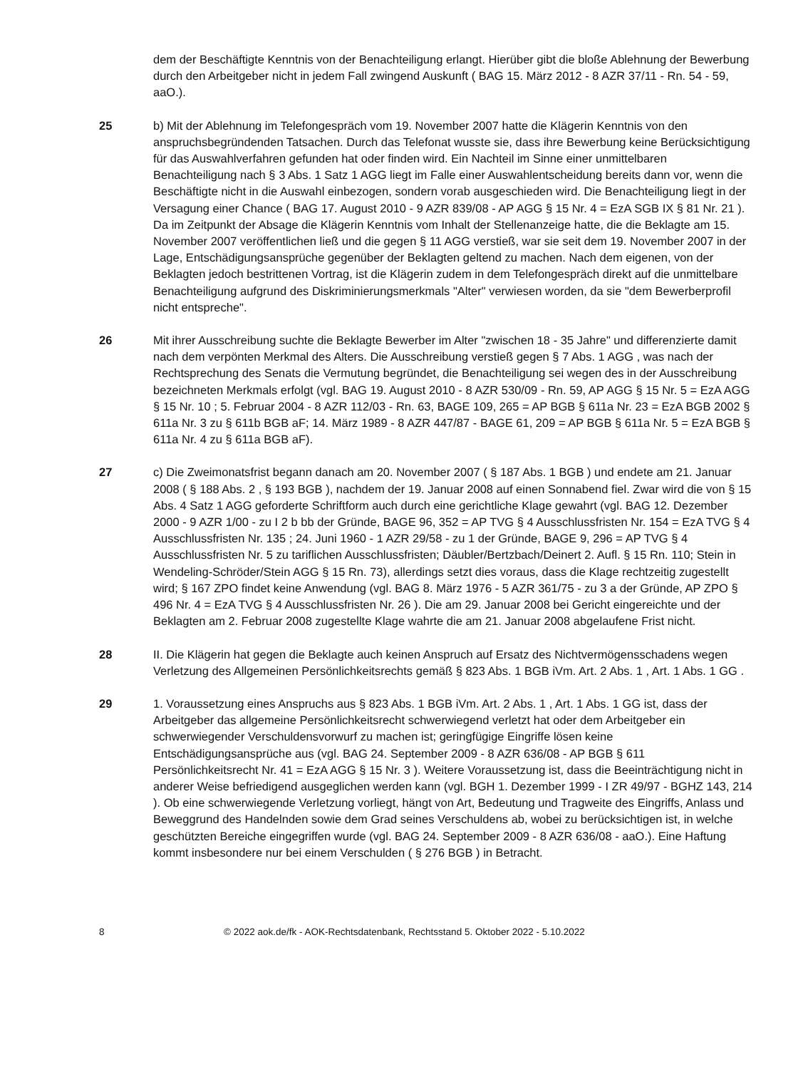dem der Beschäftigte Kenntnis von der Benachteiligung erlangt. Hierüber gibt die bloße Ablehnung der Bewerbung durch den Arbeitgeber nicht in jedem Fall zwingend Auskunft ( BAG 15. März 2012 - 8 AZR 37/11 - Rn. 54 - 59, aaO.).
25 b) Mit der Ablehnung im Telefongespräch vom 19. November 2007 hatte die Klägerin Kenntnis von den anspruchsbegründenden Tatsachen. Durch das Telefonat wusste sie, dass ihre Bewerbung keine Berücksichtigung für das Auswahlverfahren gefunden hat oder finden wird. Ein Nachteil im Sinne einer unmittelbaren Benachteiligung nach § 3 Abs. 1 Satz 1 AGG liegt im Falle einer Auswahlentscheidung bereits dann vor, wenn die Beschäftigte nicht in die Auswahl einbezogen, sondern vorab ausgeschieden wird. Die Benachteiligung liegt in der Versagung einer Chance ( BAG 17. August 2010 - 9 AZR 839/08 - AP AGG § 15 Nr. 4 = EzA SGB IX § 81 Nr. 21 ). Da im Zeitpunkt der Absage die Klägerin Kenntnis vom Inhalt der Stellenanzeige hatte, die die Beklagte am 15. November 2007 veröffentlichen ließ und die gegen § 11 AGG verstieß, war sie seit dem 19. November 2007 in der Lage, Entschädigungsansprüche gegenüber der Beklagten geltend zu machen. Nach dem eigenen, von der Beklagten jedoch bestrittenen Vortrag, ist die Klägerin zudem in dem Telefongespräch direkt auf die unmittelbare Benachteiligung aufgrund des Diskriminierungsmerkmals "Alter" verwiesen worden, da sie "dem Bewerberprofil nicht entspreche".
26 Mit ihrer Ausschreibung suchte die Beklagte Bewerber im Alter "zwischen 18 - 35 Jahre" und differenzierte damit nach dem verpönten Merkmal des Alters. Die Ausschreibung verstieß gegen § 7 Abs. 1 AGG , was nach der Rechtsprechung des Senats die Vermutung begründet, die Benachteiligung sei wegen des in der Ausschreibung bezeichneten Merkmals erfolgt (vgl. BAG 19. August 2010 - 8 AZR 530/09 - Rn. 59, AP AGG § 15 Nr. 5 = EzA AGG § 15 Nr. 10 ; 5. Februar 2004 - 8 AZR 112/03 - Rn. 63, BAGE 109, 265 = AP BGB § 611a Nr. 23 = EzA BGB 2002 § 611a Nr. 3 zu § 611b BGB aF; 14. März 1989 - 8 AZR 447/87 - BAGE 61, 209 = AP BGB § 611a Nr. 5 = EzA BGB § 611a Nr. 4 zu § 611a BGB aF).
27 c) Die Zweimonatsfrist begann danach am 20. November 2007 ( § 187 Abs. 1 BGB ) und endete am 21. Januar 2008 ( § 188 Abs. 2 , § 193 BGB ), nachdem der 19. Januar 2008 auf einen Sonnabend fiel. Zwar wird die von § 15 Abs. 4 Satz 1 AGG geforderte Schriftform auch durch eine gerichtliche Klage gewahrt (vgl. BAG 12. Dezember 2000 - 9 AZR 1/00 - zu I 2 b bb der Gründe, BAGE 96, 352 = AP TVG § 4 Ausschlussfristen Nr. 154 = EzA TVG § 4 Ausschlussfristen Nr. 135 ; 24. Juni 1960 - 1 AZR 29/58 - zu 1 der Gründe, BAGE 9, 296 = AP TVG § 4 Ausschlussfristen Nr. 5 zu tariflichen Ausschlussfristen; Däubler/Bertzbach/Deinert 2. Aufl. § 15 Rn. 110; Stein in Wendeling-Schröder/Stein AGG § 15 Rn. 73), allerdings setzt dies voraus, dass die Klage rechtzeitig zugestellt wird; § 167 ZPO findet keine Anwendung (vgl. BAG 8. März 1976 - 5 AZR 361/75 - zu 3 a der Gründe, AP ZPO § 496 Nr. 4 = EzA TVG § 4 Ausschlussfristen Nr. 26 ). Die am 29. Januar 2008 bei Gericht eingereichte und der Beklagten am 2. Februar 2008 zugestellte Klage wahrte die am 21. Januar 2008 abgelaufene Frist nicht.
28 II. Die Klägerin hat gegen die Beklagte auch keinen Anspruch auf Ersatz des Nichtvermögensschadens wegen Verletzung des Allgemeinen Persönlichkeitsrechts gemäß § 823 Abs. 1 BGB iVm. Art. 2 Abs. 1 , Art. 1 Abs. 1 GG .
29 1. Voraussetzung eines Anspruchs aus § 823 Abs. 1 BGB iVm. Art. 2 Abs. 1 , Art. 1 Abs. 1 GG ist, dass der Arbeitgeber das allgemeine Persönlichkeitsrecht schwerwiegend verletzt hat oder dem Arbeitgeber ein schwerwiegender Verschuldensvorwurf zu machen ist; geringfügige Eingriffe lösen keine Entschädigungsansprüche aus (vgl. BAG 24. September 2009 - 8 AZR 636/08 - AP BGB § 611 Persönlichkeitsrecht Nr. 41 = EzA AGG § 15 Nr. 3 ). Weitere Voraussetzung ist, dass die Beeinträchtigung nicht in anderer Weise befriedigend ausgeglichen werden kann (vgl. BGH 1. Dezember 1999 - I ZR 49/97 - BGHZ 143, 214 ). Ob eine schwerwiegende Verletzung vorliegt, hängt von Art, Bedeutung und Tragweite des Eingriffs, Anlass und Beweggrund des Handelnden sowie dem Grad seines Verschuldens ab, wobei zu berücksichtigen ist, in welche geschützten Bereiche eingegriffen wurde (vgl. BAG 24. September 2009 - 8 AZR 636/08 - aaO.). Eine Haftung kommt insbesondere nur bei einem Verschulden ( § 276 BGB ) in Betracht.
8 © 2022 aok.de/fk - AOK-Rechtsdatenbank, Rechtsstand 5. Oktober 2022 - 5.10.2022